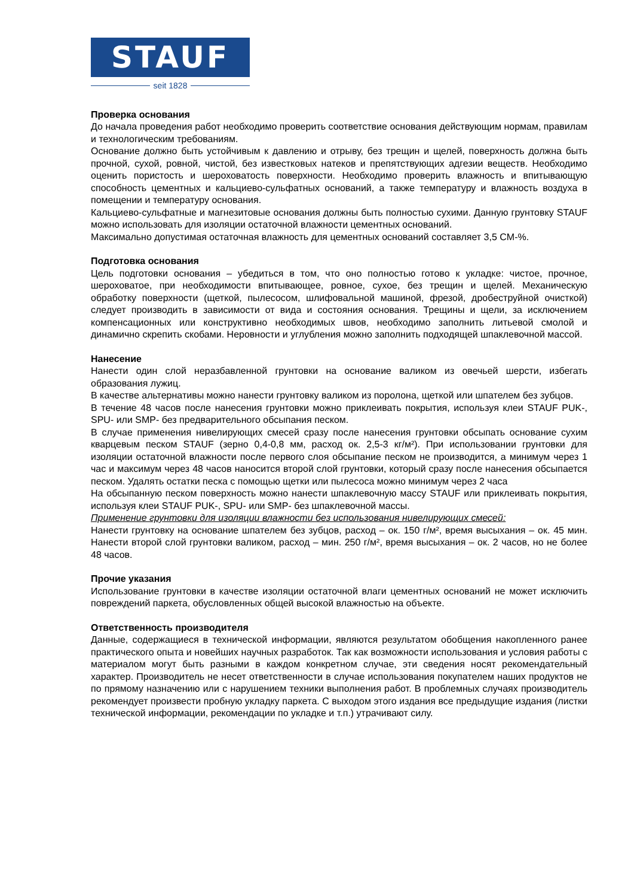STAUF
seit 1828
Проверка основания
До начала проведения работ необходимо проверить соответствие основания действующим нормам, правилам и технологическим требованиям.
Основание должно быть устойчивым к давлению и отрыву, без трещин и щелей, поверхность должна быть прочной, сухой, ровной, чистой, без известковых натеков и препятствующих адгезии веществ. Необходимо оценить пористость и шероховатость поверхности. Необходимо проверить влажность и впитывающую способность цементных и кальциево-сульфатных оснований, а также температуру и влажность воздуха в помещении и температуру основания.
Кальциево-сульфатные и магнезитовые основания должны быть полностью сухими. Данную грунтовку STAUF можно использовать для изоляции остаточной влажности цементных оснований.
Максимально допустимая остаточная влажность для цементных оснований составляет 3,5 CM-%.
Подготовка основания
Цель подготовки основания – убедиться в том, что оно полностью готово к укладке: чистое, прочное, шероховатое, при необходимости впитывающее, ровное, сухое, без трещин и щелей. Механическую обработку поверхности (щеткой, пылесосом, шлифовальной машиной, фрезой, дробеструйной очисткой) следует производить в зависимости от вида и состояния основания. Трещины и щели, за исключением компенсационных или конструктивно необходимых швов, необходимо заполнить литьевой смолой и динамично скрепить скобами. Неровности и углубления можно заполнить подходящей шпаклевочной массой.
Нанесение
Нанести один слой неразбавленной грунтовки на основание валиком из овечьей шерсти, избегать образования лужиц.
В качестве альтернативы можно нанести грунтовку валиком из поролона, щеткой или шпателем без зубцов.
В течение 48 часов после нанесения грунтовки можно приклеивать покрытия, используя клеи STAUF PUK-, SPU- или SMP- без предварительного обсыпания песком.
В случае применения нивелирующих смесей сразу после нанесения грунтовки обсыпать основание сухим кварцевым песком STAUF (зерно 0,4-0,8 мм, расход ок. 2,5-3 кг/м²). При использовании грунтовки для изоляции остаточной влажности после первого слоя обсыпание песком не производится, а минимум через 1 час и максимум через 48 часов наносится второй слой грунтовки, который сразу после нанесения обсыпается песком. Удалять остатки песка с помощью щетки или пылесоса можно минимум через 2 часа
На обсыпанную песком поверхность можно нанести шпаклевочную массу STAUF или приклеивать покрытия, используя клеи STAUF PUK-, SPU- или SMP- без шпаклевочной массы.
Применение грунтовки для изоляции влажности без использования нивелирующих смесей:
Нанести грунтовку на основание шпателем без зубцов, расход – ок. 150 г/м², время высыхания – ок. 45 мин. Нанести второй слой грунтовки валиком, расход – мин. 250 г/м², время высыхания – ок. 2 часов, но не более 48 часов.
Прочие указания
Использование грунтовки в качестве изоляции остаточной влаги цементных оснований не может исключить повреждений паркета, обусловленных общей высокой влажностью на объекте.
Ответственность производителя
Данные, содержащиеся в технической информации, являются результатом обобщения накопленного ранее практического опыта и новейших научных разработок. Так как возможности использования и условия работы с материалом могут быть разными в каждом конкретном случае, эти сведения носят рекомендательный характер. Производитель не несет ответственности в случае использования покупателем наших продуктов не по прямому назначению или с нарушением техники выполнения работ. В проблемных случаях производитель рекомендует произвести пробную укладку паркета. С выходом этого издания все предыдущие издания (листки технической информации, рекомендации по укладке и т.п.) утрачивают силу.